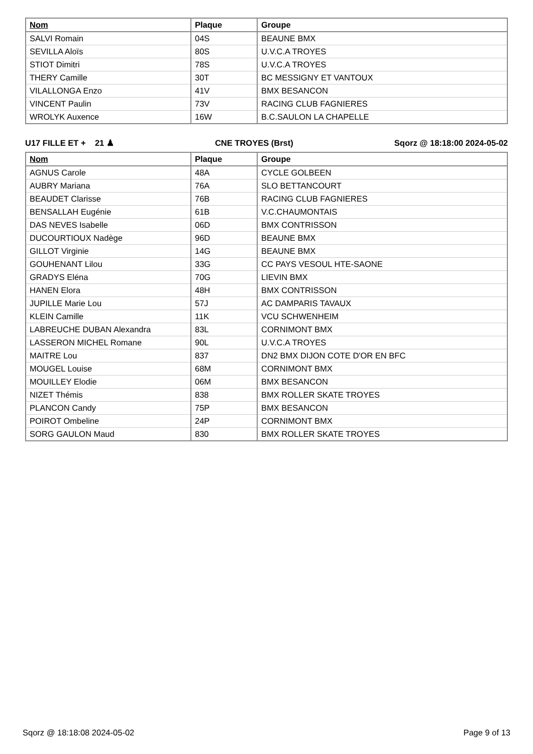| Nom | Plaque | Groupe |
| --- | --- | --- |
| SALVI Romain | 04S | BEAUNE BMX |
| SEVILLA Aloïs | 80S | U.V.C.A TROYES |
| STIOT Dimitri | 78S | U.V.C.A TROYES |
| THERY Camille | 30T | BC MESSIGNY ET VANTOUX |
| VILALLONGA Enzo | 41V | BMX BESANCON |
| VINCENT Paulin | 73V | RACING CLUB FAGNIERES |
| WROLYK Auxence | 16W | B.C.SAULON LA CHAPELLE |
U17 FILLE ET + 21 ♟ CNE TROYES (Brst) Sqorz @ 18:18:00 2024-05-02
| Nom | Plaque | Groupe |
| --- | --- | --- |
| AGNUS Carole | 48A | CYCLE GOLBEEN |
| AUBRY Mariana | 76A | SLO BETTANCOURT |
| BEAUDET Clarisse | 76B | RACING CLUB FAGNIERES |
| BENSALLAH Eugénie | 61B | V.C.CHAUMONTAIS |
| DAS NEVES Isabelle | 06D | BMX CONTRISSON |
| DUCOURTIOUX Nadège | 96D | BEAUNE BMX |
| GILLOT Virginie | 14G | BEAUNE BMX |
| GOUHENANT Lilou | 33G | CC PAYS VESOUL HTE-SAONE |
| GRADYS Eléna | 70G | LIEVIN BMX |
| HANEN Elora | 48H | BMX CONTRISSON |
| JUPILLE Marie Lou | 57J | AC DAMPARIS TAVAUX |
| KLEIN Camille | 11K | VCU SCHWENHEIM |
| LABREUCHE DUBAN Alexandra | 83L | CORNIMONT BMX |
| LASSERON MICHEL Romane | 90L | U.V.C.A TROYES |
| MAITRE Lou | 837 | DN2 BMX DIJON COTE D'OR EN BFC |
| MOUGEL Louise | 68M | CORNIMONT BMX |
| MOUILLEY Elodie | 06M | BMX BESANCON |
| NIZET Thémis | 838 | BMX ROLLER SKATE TROYES |
| PLANCON Candy | 75P | BMX BESANCON |
| POIROT Ombeline | 24P | CORNIMONT BMX |
| SORG GAULON Maud | 830 | BMX ROLLER SKATE TROYES |
Sqorz @ 18:18:08 2024-05-02 Page 9 of 13